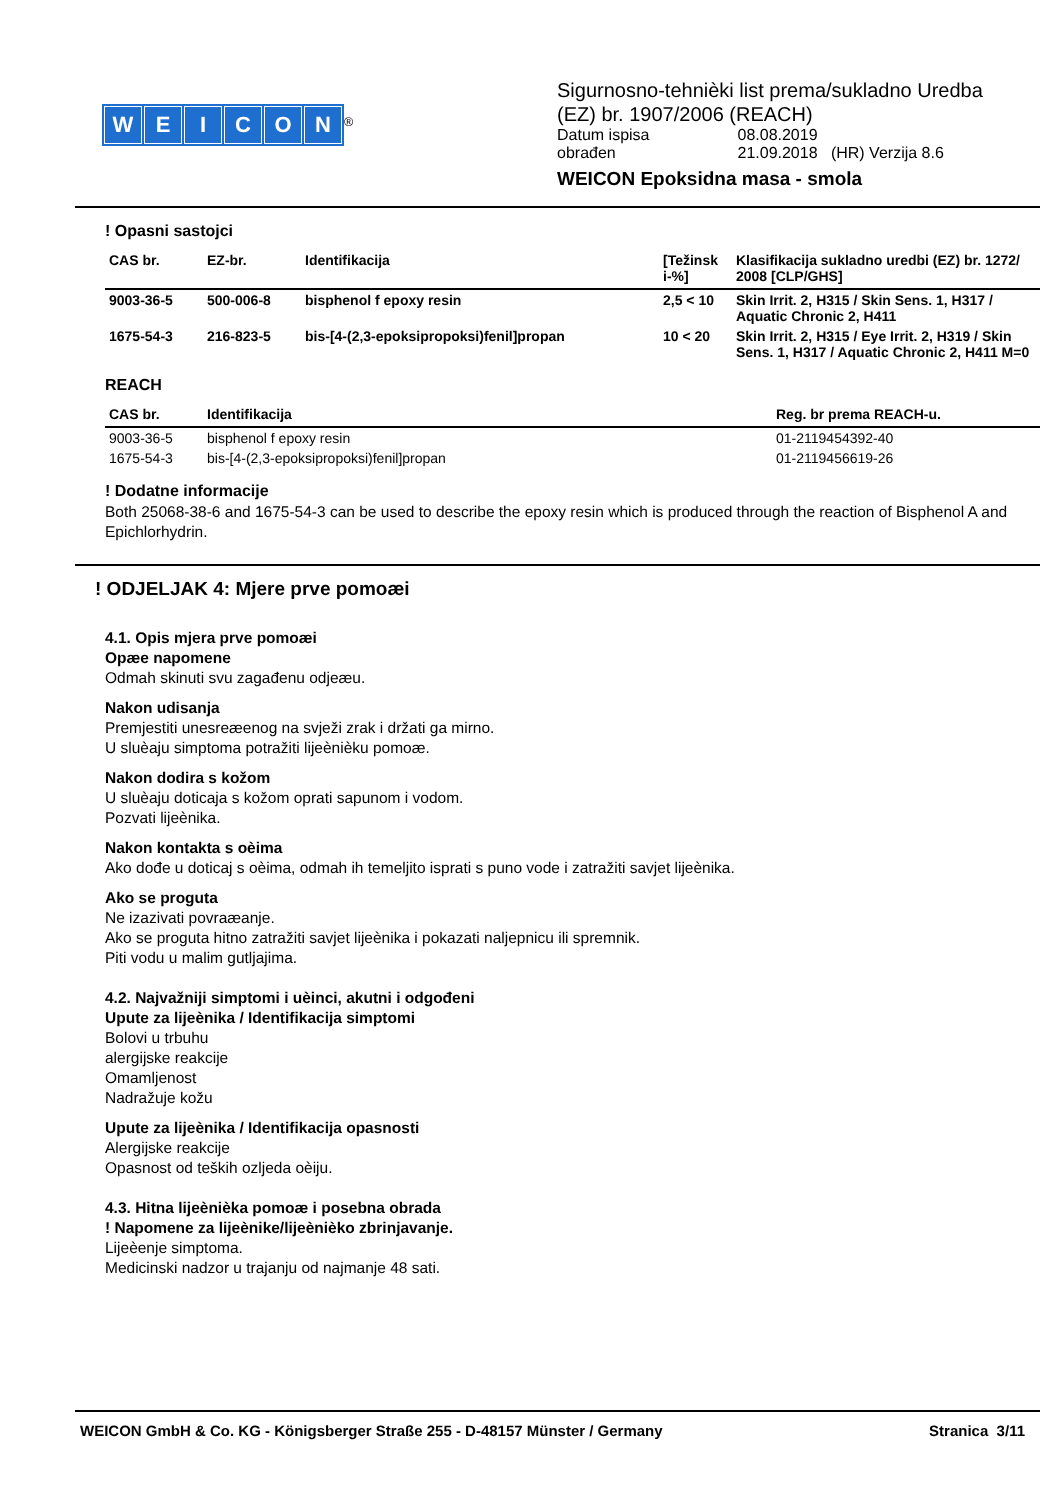WEICON
<sup>®</sup>
Sigurnosno-tehnièki list prema/sukladno Uredba
(EZ) br. 1907/2006 (REACH)
| Datum ispisa | 08.08.2019 |
| obrađen | 21.09.2018 (HR) Verzija 8.6 |
WEICON Epoksidna masa - smola
! Opasni sastojci
| CAS br. | EZ-br. | Identifikacija | [Težinsk i-%] | Klasifikacija sukladno uredbi (EZ) br. 1272/ 2008 [CLP/GHS] |
| --- | --- | --- | --- | --- |
| 9003-36-5 | 500-006-8 | bisphenol f epoxy resin | 2,5 < 10 | Skin Irrit. 2, H315 / Skin Sens. 1, H317 / Aquatic Chronic 2, H411 |
| 1675-54-3 | 216-823-5 | bis-[4-(2,3-epoksipropoksi)fenil]propan | 10 < 20 | Skin Irrit. 2, H315 / Eye Irrit. 2, H319 / Skin Sens. 1, H317 / Aquatic Chronic 2, H411 M=0 |
REACH
| CAS br. | Identifikacija | Reg. br prema REACH-u. |
| --- | --- | --- |
| 9003-36-5 | bisphenol f epoxy resin | 01-2119454392-40 |
| 1675-54-3 | bis-[4-(2,3-epoksipropoksi)fenil]propan | 01-2119456619-26 |
! Dodatne informacije
Both 25068-38-6 and 1675-54-3 can be used to describe the epoxy resin which is produced through the reaction of Bisphenol A and Epichlorhydrin.
! ODJELJAK 4: Mjere prve pomoæi
4.1. Opis mjera prve pomoæi
Opæe napomene
Odmah skinuti svu zagađenu odjeæu.
Nakon udisanja
Premjestiti unesreæenog na svježi zrak i držati ga mirno.
U sluèaju simptoma potražiti lijeènièku pomoæ.
Nakon dodira s kožom
U sluèaju doticaja s kožom oprati sapunom i vodom.
Pozvati lijeènika.
Nakon kontakta s oèima
Ako dođe u doticaj s oèima, odmah ih temeljito isprati s puno vode i zatražiti savjet lijeènika.
Ako se proguta
Ne izazivati povraæanje.
Ako se proguta hitno zatražiti savjet lijeènika i pokazati naljepnicu ili spremnik.
Piti vodu u malim gutljajima.
4.2. Najvažniji simptomi i uèinci, akutni i odgođeni
Upute za lijeènika / Identifikacija simptomi
Bolovi u trbuhu
alergijske reakcije
Omamljenost
Nadražuje kožu
Upute za lijeènika / Identifikacija opasnosti
Alergijske reakcije
Opasnost od teških ozljeda oèiju.
4.3. Hitna lijeènièka pomoæ i posebna obrada
! Napomene za lijeènike/lijeènièko zbrinjavanje.
Lijeèenje simptoma.
Medicinski nadzor u trajanju od najmanje 48 sati.
WEICON GmbH & Co. KG - Königsberger Straße 255 - D-48157 Münster / Germany Stranica 3/11